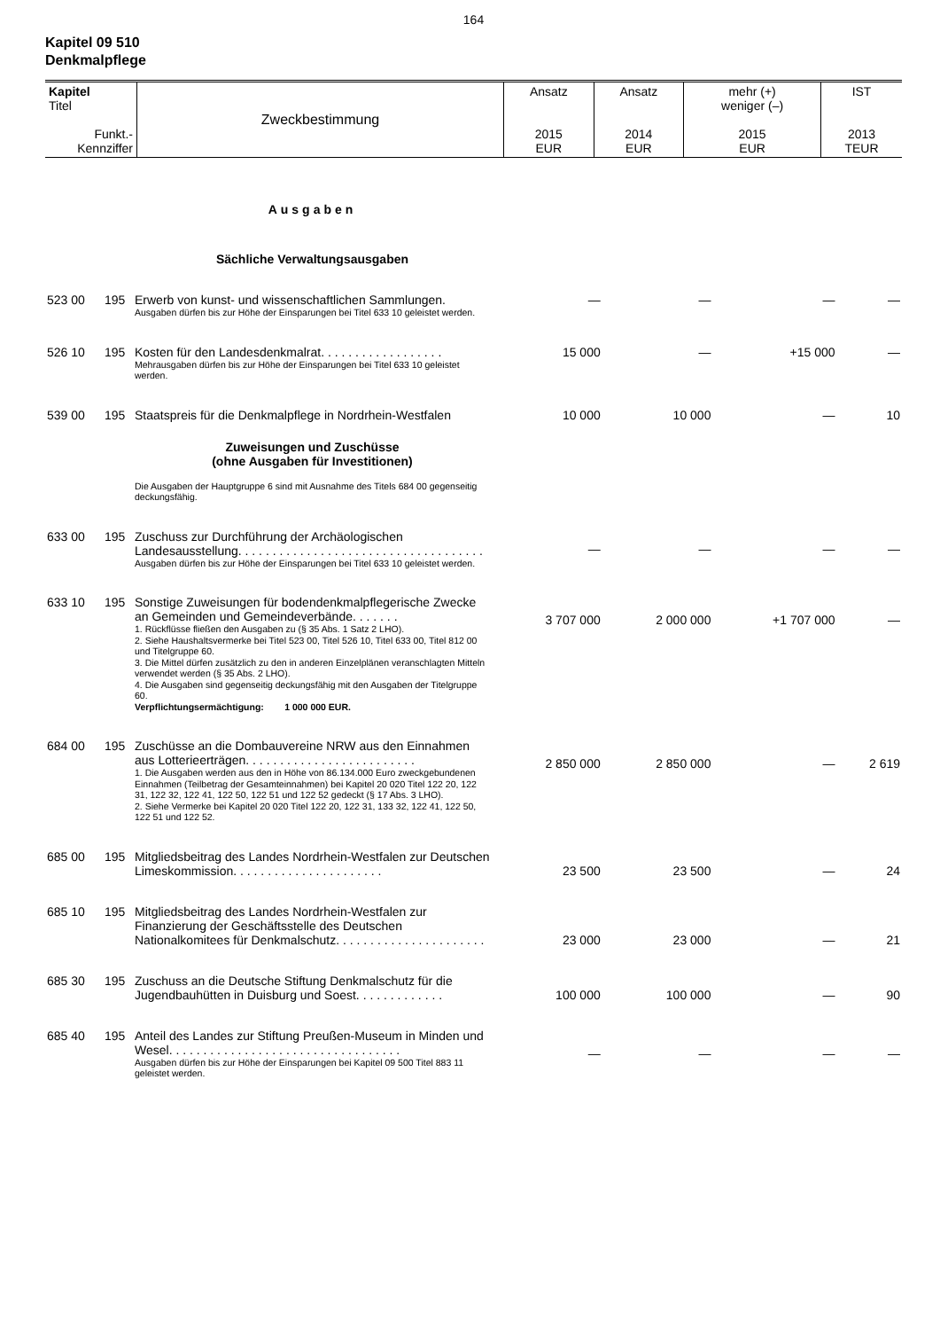164
Kapitel 09 510
Denkmalpflege
| Kapitel Titel Funkt.- Kennziffer | Zweckbestimmung | Ansatz 2015 EUR | Ansatz 2014 EUR | mehr (+) weniger (–) 2015 EUR | IST 2013 TEUR |
| | | Ausgaben | | | | |
| | | Sächliche Verwaltungsausgaben | | | | |
| 523 00 | 195 | Erwerb von kunst- und wissenschaftlichen Sammlungen. Ausgaben dürfen bis zur Höhe der Einsparungen bei Titel 633 10 geleistet werden. | — | — | — | — |
| 526 10 | 195 | Kosten für den Landesdenkmalrat. . . . . . . . . . . . . . . . . . Mehrausgaben dürfen bis zur Höhe der Einsparungen bei Titel 633 10 geleistet werden. | 15 000 | — | +15 000 | — |
| 539 00 | 195 | Staatspreis für die Denkmalpflege in Nordrhein-Westfalen | 10 000 | 10 000 | — | 10 |
| | | Zuweisungen und Zuschüsse (ohne Ausgaben für Investitionen) Die Ausgaben der Hauptgruppe 6 sind mit Ausnahme des Titels 684 00 gegenseitig deckungsfähig. | | | | |
| 633 00 | 195 | Zuschuss zur Durchführung der Archäologischen Landesausstellung. . . . . . . . . . . . . . . . . . . . . . . . . . . . . . . . . . . . Ausgaben dürfen bis zur Höhe der Einsparungen bei Titel 633 10 geleistet werden. | — | — | — | — |
| 633 10 | 195 | Sonstige Zuweisungen für bodendenkmalpflegerische Zwecke an Gemeinden und Gemeindeverbände. . . . . . . 1. Rückflüsse fließen den Ausgaben zu (§ 35 Abs. 1 Satz 2 LHO). 2. Siehe Haushaltsvermerke bei Titel 523 00, Titel 526 10, Titel 633 00, Titel 812 00 und Titelgruppe 60. 3. Die Mittel dürfen zusätzlich zu den in anderen Einzelplänen veranschlagten Mitteln verwendet werden (§ 35 Abs. 2 LHO). 4. Die Ausgaben sind gegenseitig deckungsfähig mit den Ausgaben der Titelgruppe 60. Verpflichtungsermächtigung: 1 000 000 EUR. | 3 707 000 | 2 000 000 | +1 707 000 | — |
| 684 00 | 195 | Zuschüsse an die Dombauvereine NRW aus den Einnahmen aus Lotterieerträgen. . . . . . . . . . . . . . . . . . . . . . . . . 1. Die Ausgaben werden aus den in Höhe von 86.134.000 Euro zweckgebundenen Einnahmen (Teilbetrag der Gesamteinnahmen) bei Kapitel 20 020 Titel 122 20, 122 31, 122 32, 122 41, 122 50, 122 51 und 122 52 gedeckt (§ 17 Abs. 3 LHO). 2. Siehe Vermerke bei Kapitel 20 020 Titel 122 20, 122 31, 133 32, 122 41, 122 50, 122 51 und 122 52. | 2 850 000 | 2 850 000 | — | 2 619 |
| 685 00 | 195 | Mitgliedsbeitrag des Landes Nordrhein-Westfalen zur Deutschen Limeskommission. . . . . . . . . . . . . . . . . . . . . . | 23 500 | 23 500 | — | 24 |
| 685 10 | 195 | Mitgliedsbeitrag des Landes Nordrhein-Westfalen zur Finanzierung der Geschäftsstelle des Deutschen Nationalkomitees für Denkmalschutz. . . . . . . . . . . . . . . . . . . . . . | 23 000 | 23 000 | — | 21 |
| 685 30 | 195 | Zuschuss an die Deutsche Stiftung Denkmalschutz für die Jugendbauhütten in Duisburg und Soest. . . . . . . . . . . . . | 100 000 | 100 000 | — | 90 |
| 685 40 | 195 | Anteil des Landes zur Stiftung Preußen-Museum in Minden und Wesel. . . . . . . . . . . . . . . . . . . . . . . . . . . . . . . . . . Ausgaben dürfen bis zur Höhe der Einsparungen bei Kapitel 09 500 Titel 883 11 geleistet werden. | — | — | — | — |